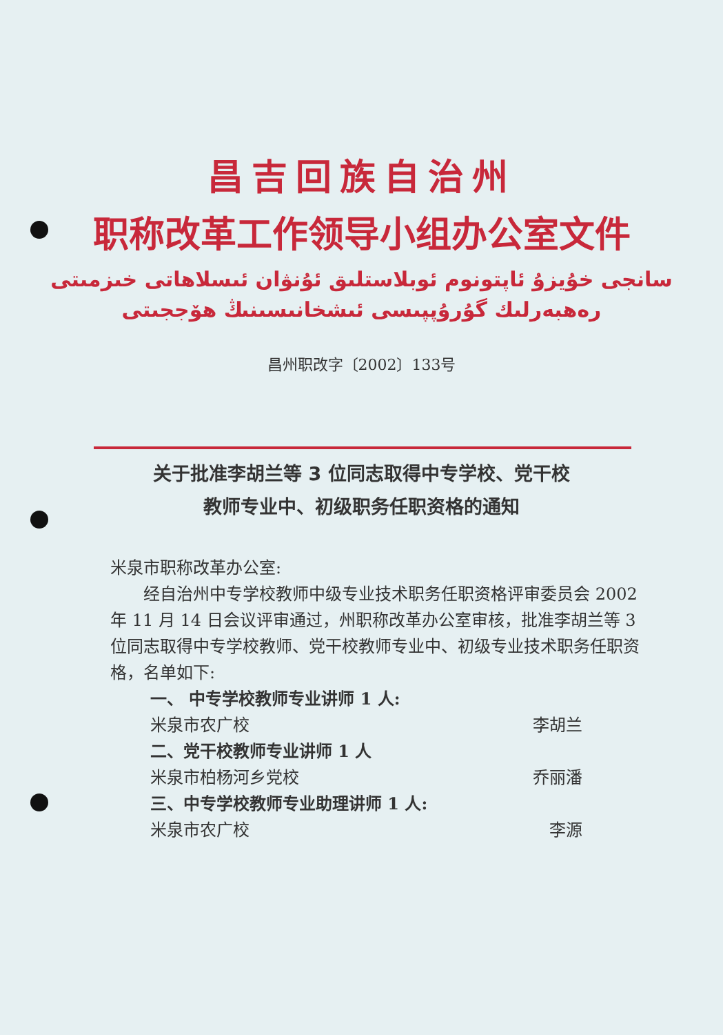昌吉回族自治州
职称改革工作领导小组办公室文件
سانجى خۇيزۇ ئاپتونوم ئوبلاستلىق ئۇنۋان ئىسلاھاتى خىزمىتى
رەھبەرلىك گۇرۇپپىسى ئىشخانىسىنىڭ ھۆججىتى
昌州职改字〔2002〕133号
关于批准李胡兰等 3 位同志取得中专学校、党干校
教师专业中、初级职务任职资格的通知
米泉市职称改革办公室:
经自治州中专学校教师中级专业技术职务任职资格评审委员会 2002 年 11 月 14 日会议评审通过，州职称改革办公室审核，批准李胡兰等 3 位同志取得中专学校教师、党干校教师专业中、初级专业技术职务任职资格，名单如下:
一、 中专学校教师专业讲师 1 人:
米泉市农广校 李胡兰
二、党干校教师专业讲师 1 人
米泉市柏杨河乡党校 乔丽潘
三、中专学校教师专业助理讲师 1 人:
米泉市农广校 李源